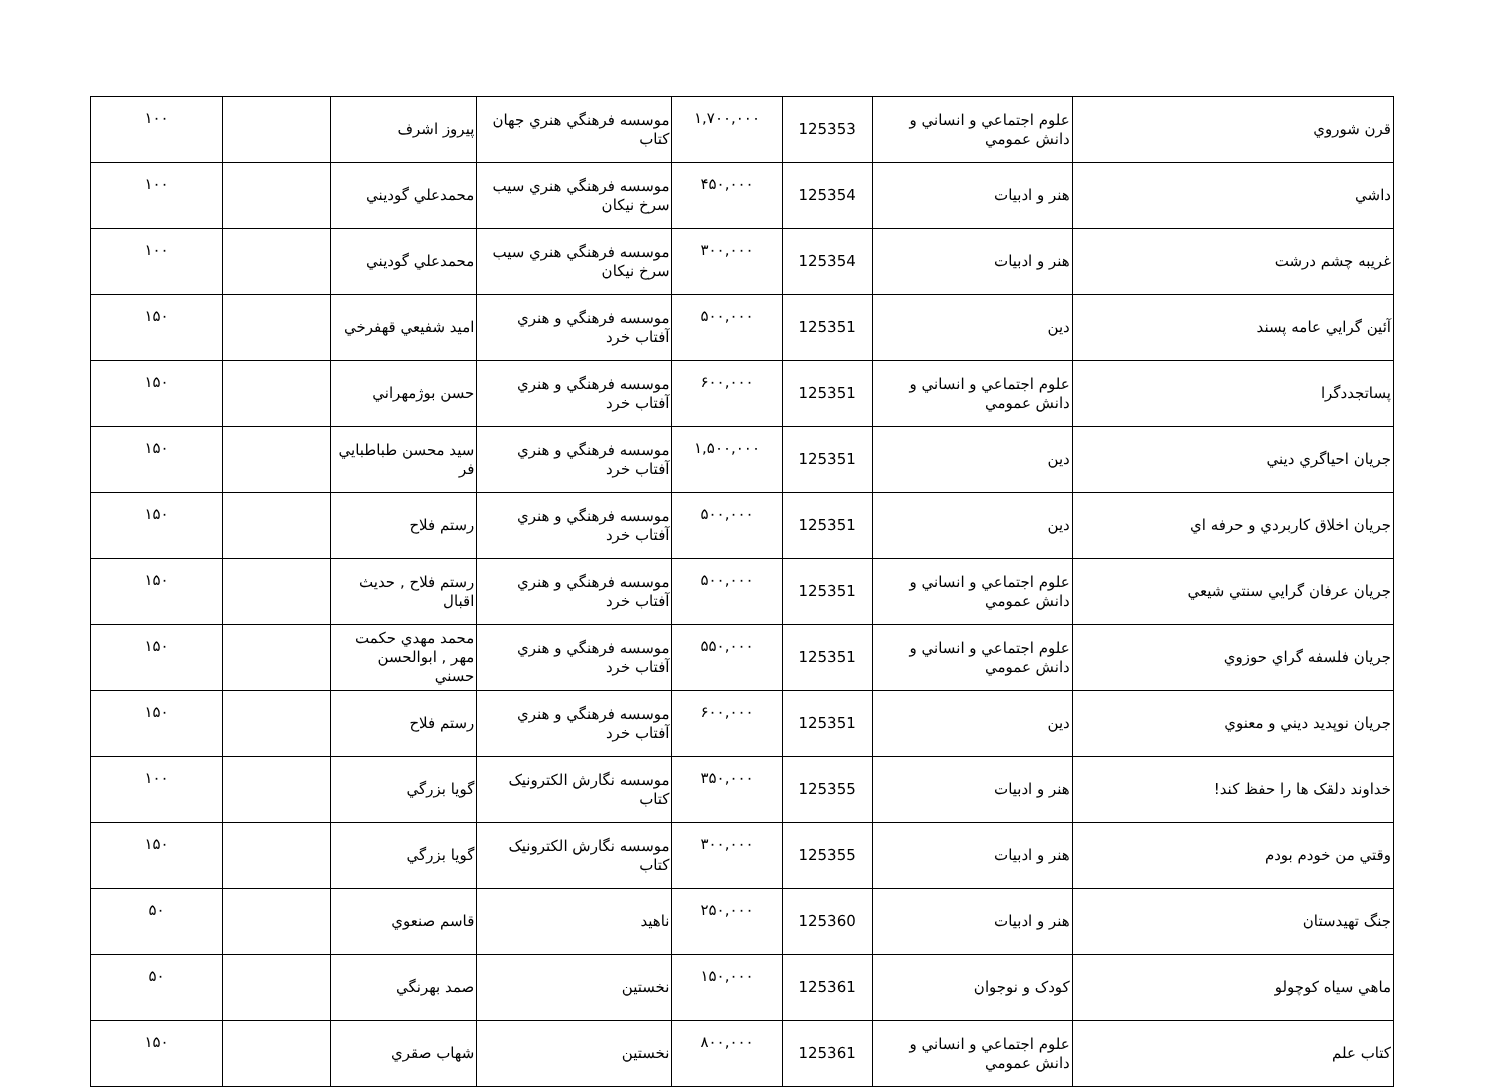| قرن شوروي | علوم اجتماعي و انساني و دانش عمومي | 125353 | ۱,۷۰۰,۰۰۰ | موسسه فرهنگي هنري جهان كتاب | پيروز اشرف | | ۱۰۰ |
| داشي | هنر و ادبيات | 125354 | ۴۵۰,۰۰۰ | موسسه فرهنگي هنري سيب سرخ نيكان | محمدعلي گوديني | | ۱۰۰ |
| غريبه چشم درشت | هنر و ادبيات | 125354 | ۳۰۰,۰۰۰ | موسسه فرهنگي هنري سيب سرخ نيكان | محمدعلي گوديني | | ۱۰۰ |
| آئين گرايي عامه پسند | دين | 125351 | ۵۰۰,۰۰۰ | موسسه فرهنگي و هنري آفتاب خرد | اميد شفيعي قهفرخي | | ۱۵۰ |
| پساتجددگرا | علوم اجتماعي و انساني و دانش عمومي | 125351 | ۶۰۰,۰۰۰ | موسسه فرهنگي و هنري آفتاب خرد | حسن بوژمهراني | | ۱۵۰ |
| جريان احياگري ديني | دين | 125351 | ۱,۵۰۰,۰۰۰ | موسسه فرهنگي و هنري آفتاب خرد | سيد محسن طباطبايي فر | | ۱۵۰ |
| جريان اخلاق كاربردي و حرفه اي | دين | 125351 | ۵۰۰,۰۰۰ | موسسه فرهنگي و هنري آفتاب خرد | رستم فلاح | | ۱۵۰ |
| جريان عرفان گرايي سنتي شيعي | علوم اجتماعي و انساني و دانش عمومي | 125351 | ۵۰۰,۰۰۰ | موسسه فرهنگي و هنري آفتاب خرد | رستم فلاح , حديث اقبال | | ۱۵۰ |
| جريان فلسفه گراي حوزوي | علوم اجتماعي و انساني و دانش عمومي | 125351 | ۵۵۰,۰۰۰ | موسسه فرهنگي و هنري آفتاب خرد | محمد مهدي حكمت مهر , ابوالحسن حسني | | ۱۵۰ |
| جريان نوپديد ديني و معنوي | دين | 125351 | ۶۰۰,۰۰۰ | موسسه فرهنگي و هنري آفتاب خرد | رستم فلاح | | ۱۵۰ |
| خداوند دلقک ها را حفظ كند! | هنر و ادبيات | 125355 | ۳۵۰,۰۰۰ | موسسه نگارش الكترونيک كتاب | گويا بزرگي | | ۱۰۰ |
| وقتي من خودم بودم | هنر و ادبيات | 125355 | ۳۰۰,۰۰۰ | موسسه نگارش الكترونيک كتاب | گويا بزرگي | | ۱۵۰ |
| جنگ تهيدستان | هنر و ادبيات | 125360 | ۲۵۰,۰۰۰ | ناهيد | قاسم صنعوي | | ۵۰ |
| ماهي سياه كوچولو | كودک و نوجوان | 125361 | ۱۵۰,۰۰۰ | نخستين | صمد بهرنگي | | ۵۰ |
| كتاب علم | علوم اجتماعي و انساني و دانش عمومي | 125361 | ۸۰۰,۰۰۰ | نخستين | شهاب صقري | | ۱۵۰ |